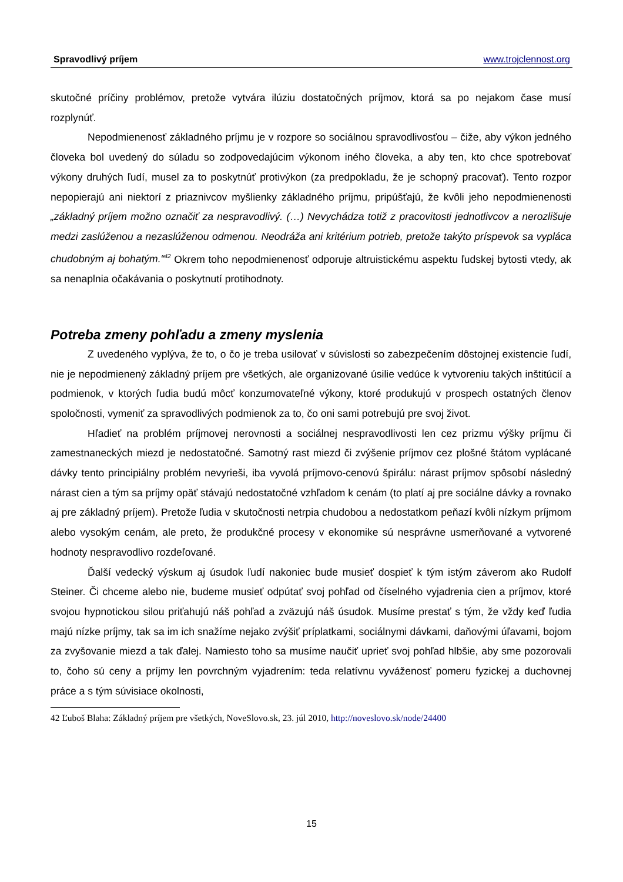Spravodlivý príjem www.trojclennost.org
skutočné príčiny problémov, pretože vytvára ilúziu dostatočných príjmov, ktorá sa po nejakom čase musí rozplynúť.
Nepodmienenosť základného príjmu je v rozpore so sociálnou spravodlivosťou – čiže, aby výkon jedného človeka bol uvedený do súladu so zodpovedajúcim výkonom iného človeka, a aby ten, kto chce spotrebovať výkony druhých ľudí, musel za to poskytnúť protivýkon (za predpokladu, že je schopný pracovať). Tento rozpor nepopierajú ani niektorí z priaznivcov myšlienky základného príjmu, pripúšťajú, že kvôli jeho nepodmienenosti „základný príjem možno označiť za nespravodlivý. (…) Nevychádza totiž z pracovitosti jednotlivcov a nerozlišuje medzi zaslúženou a nezaslúženou odmenou. Neodráža ani kritérium potrieb, pretože takýto príspevok sa vypláca chudobným aj bohatým.“<sup>42</sup> Okrem toho nepodmienenosť odporuje altruistickému aspektu ľudskej bytosti vtedy, ak sa nenaplnia očakávania o poskytnutí protihodnoty.
Potreba zmeny pohľadu a zmeny myslenia
Z uvedeného vyplýva, že to, o čo je treba usilovať v súvislosti so zabezpečením dôstojnej existencie ľudí, nie je nepodmienený základný príjem pre všetkých, ale organizované úsilie vedúce k vytvoreniu takých inštitúcií a podmienok, v ktorých ľudia budú môcť konzumovateľné výkony, ktoré produkujú v prospech ostatných členov spoločnosti, vymeniť za spravodlivých podmienok za to, čo oni sami potrebujú pre svoj život.
Hľadieť na problém príjmovej nerovnosti a sociálnej nespravodlivosti len cez prizmu výšky príjmu či zamestnaneckých miezd je nedostatočné. Samotný rast miezd či zvýšenie príjmov cez plošné štátom vyplácané dávky tento principiálny problém nevyrieši, iba vyvolá príjmovo-cenovú špirálu: nárast príjmov spôsobí následný nárast cien a tým sa príjmy opäť stávajú nedostatočné vzhľadom k cenám (to platí aj pre sociálne dávky a rovnako aj pre základný príjem). Pretože ľudia v skutočnosti netrpia chudobou a nedostatkom peňazí kvôli nízkym príjmom alebo vysokým cenám, ale preto, že produkčné procesy v ekonomike sú nesprávne usmerňované a vytvorené hodnoty nespravodlivo rozdeľované.
Ďalší vedecký výskum aj úsudok ľudí nakoniec bude musieť dospieť k tým istým záverom ako Rudolf Steiner. Či chceme alebo nie, budeme musieť odpútať svoj pohľad od číselného vyjadrenia cien a príjmov, ktoré svojou hypnotickou silou priťahujú náš pohľad a zväzujú náš úsudok. Musíme prestať s tým, že vždy keď ľudia majú nízke príjmy, tak sa im ich snažíme nejako zvýšiť príplatkami, sociálnymi dávkami, daňovými úľavami, bojom za zvyšovanie miezd a tak ďalej. Namiesto toho sa musíme naučiť uprieť svoj pohľad hlbšie, aby sme pozorovali to, čoho sú ceny a príjmy len povrchným vyjadrením: teda relatívnu vyváženosť pomeru fyzickej a duchovnej práce a s tým súvisiace okolnosti,
42 Ľuboš Blaha: Základný príjem pre všetkých, NoveSlovo.sk, 23. júl 2010, http://noveslovo.sk/node/24400
15